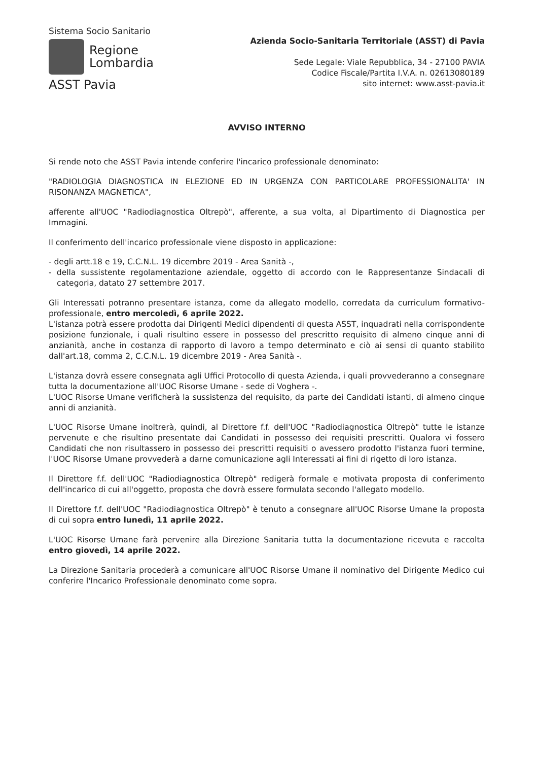Sistema Socio Sanitario
Regione
Lombardia
ASST Pavia
Azienda Socio-Sanitaria Territoriale (ASST) di Pavia
Sede Legale: Viale Repubblica, 34 - 27100 PAVIA
Codice Fiscale/Partita I.V.A. n. 02613080189
sito internet: www.asst-pavia.it
AVVISO INTERNO
Si rende noto che ASST Pavia intende conferire l'incarico professionale denominato:
"RADIOLOGIA DIAGNOSTICA IN ELEZIONE ED IN URGENZA CON PARTICOLARE PROFESSIONALITA' IN RISONANZA MAGNETICA",
afferente all'UOC "Radiodiagnostica Oltrepò", afferente, a sua volta, al Dipartimento di Diagnostica per Immagini.
Il conferimento dell'incarico professionale viene disposto in applicazione:
- degli artt.18 e 19, C.C.N.L. 19 dicembre 2019 - Area Sanità -,
- della sussistente regolamentazione aziendale, oggetto di accordo con le Rappresentanze Sindacali di categoria, datato 27 settembre 2017.
Gli Interessati potranno presentare istanza, come da allegato modello, corredata da curriculum formativo-professionale, entro mercoledì, 6 aprile 2022.
L'istanza potrà essere prodotta dai Dirigenti Medici dipendenti di questa ASST, inquadrati nella corrispondente posizione funzionale, i quali risultino essere in possesso del prescritto requisito di almeno cinque anni di anzianità, anche in costanza di rapporto di lavoro a tempo determinato e ciò ai sensi di quanto stabilito dall'art.18, comma 2, C.C.N.L. 19 dicembre 2019 - Area Sanità -.
L'istanza dovrà essere consegnata agli Uffici Protocollo di questa Azienda, i quali provvederanno a consegnare tutta la documentazione all'UOC Risorse Umane - sede di Voghera -.
L'UOC Risorse Umane verificherà la sussistenza del requisito, da parte dei Candidati istanti, di almeno cinque anni di anzianità.
L'UOC Risorse Umane inoltrerà, quindi, al Direttore f.f. dell'UOC "Radiodiagnostica Oltrepò" tutte le istanze pervenute e che risultino presentate dai Candidati in possesso dei requisiti prescritti. Qualora vi fossero Candidati che non risultassero in possesso dei prescritti requisiti o avessero prodotto l'istanza fuori termine, l'UOC Risorse Umane provvederà a darne comunicazione agli Interessati ai fini di rigetto di loro istanza.
Il Direttore f.f. dell'UOC "Radiodiagnostica Oltrepò" redigerà formale e motivata proposta di conferimento dell'incarico di cui all'oggetto, proposta che dovrà essere formulata secondo l'allegato modello.
Il Direttore f.f. dell'UOC "Radiodiagnostica Oltrepò" è tenuto a consegnare all'UOC Risorse Umane la proposta di cui sopra entro lunedì, 11 aprile 2022.
L'UOC Risorse Umane farà pervenire alla Direzione Sanitaria tutta la documentazione ricevuta e raccolta entro giovedì, 14 aprile 2022.
La Direzione Sanitaria procederà a comunicare all'UOC Risorse Umane il nominativo del Dirigente Medico cui conferire l'Incarico Professionale denominato come sopra.